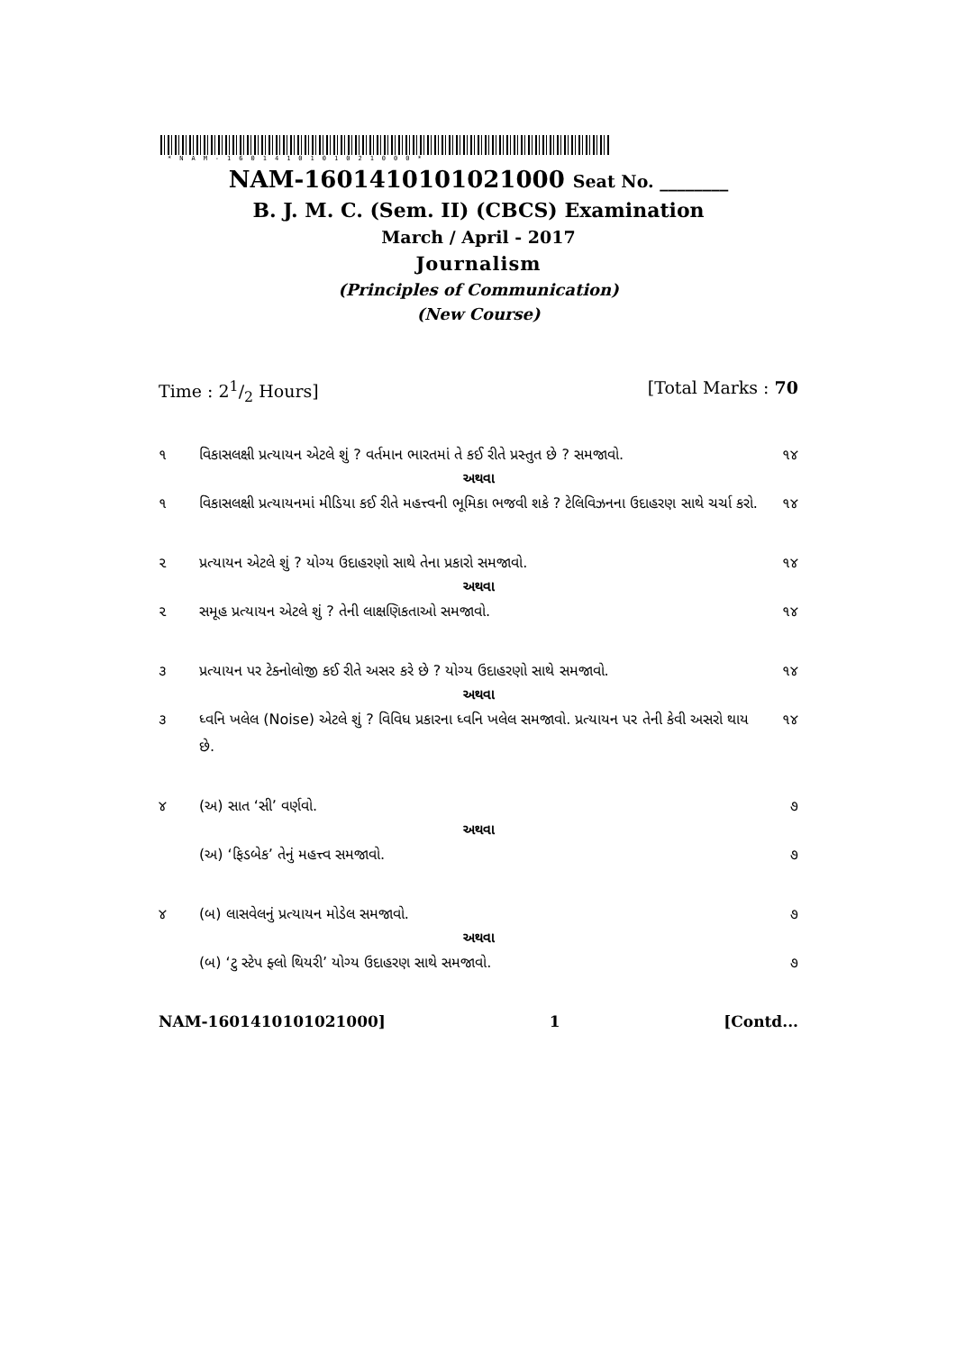*NAM-1601410101021000*
NAM-1601410101021000 Seat No. ________
B. J. M. C. (Sem. II) (CBCS) Examination
March / April - 2017
Journalism
(Principles of Communication)
(New Course)
Time : 21/2 Hours] [Total Marks : 70
૧ વિકાસલક્ષી પ્રત્યાયન એટલે શું ? વર્તમાન ભારતમાં તે કઈ રીતે પ્રસ્તુત છે ? સમજાવો. ૧૪
અથવા
૧ વિકાસલક્ષી પ્રત્યાયનમાં મીડિયા કઈ રીતે મહત્ત્વની ભૂમિકા ભજવી શકે ? ટેલિવિઝનના ઉદાહરણ સાથે ચર્ચા કરો. ૧૪
૨ પ્રત્યાયન એટલે શું ? યોગ્ય ઉદાહરણો સાથે તેના પ્રકારો સમજાવો. ૧૪
અથવા
૨ સમૂહ પ્રત્યાયન એટલે શું ? તેની લાક્ષણિકતાઓ સમજાવો. ૧૪
૩ પ્રત્યાયન પર ટેક્નોલોજી કઈ રીતે અસર કરે છે ? યોગ્ય ઉદાહરણો સાથે સમજાવો. ૧૪
અથવા
૩ ધ્વનિ ખલેલ (Noise) એટલે શું ? વિવિધ પ્રકારના ધ્વનિ ખલેલ સમજાવો. પ્રત્યાયન પર તેની કેવી અસરો થાય છે. ૧૪
૪ (અ) સાત ‘સી’ વર્ણવો. ૭
અથવા
(અ) ‘ફિડબેક’ તેનું મહત્ત્વ સમજાવો. ૭
૪ (બ) લાસવેલનું પ્રત્યાયન મોડેલ સમજાવો. ૭
અથવા
(બ) ‘ટુ સ્ટેપ ફ્લો થિયરી’ યોગ્ય ઉદાહરણ સાથે સમજાવો. ૭
NAM-1601410101021000] 1 [Contd...